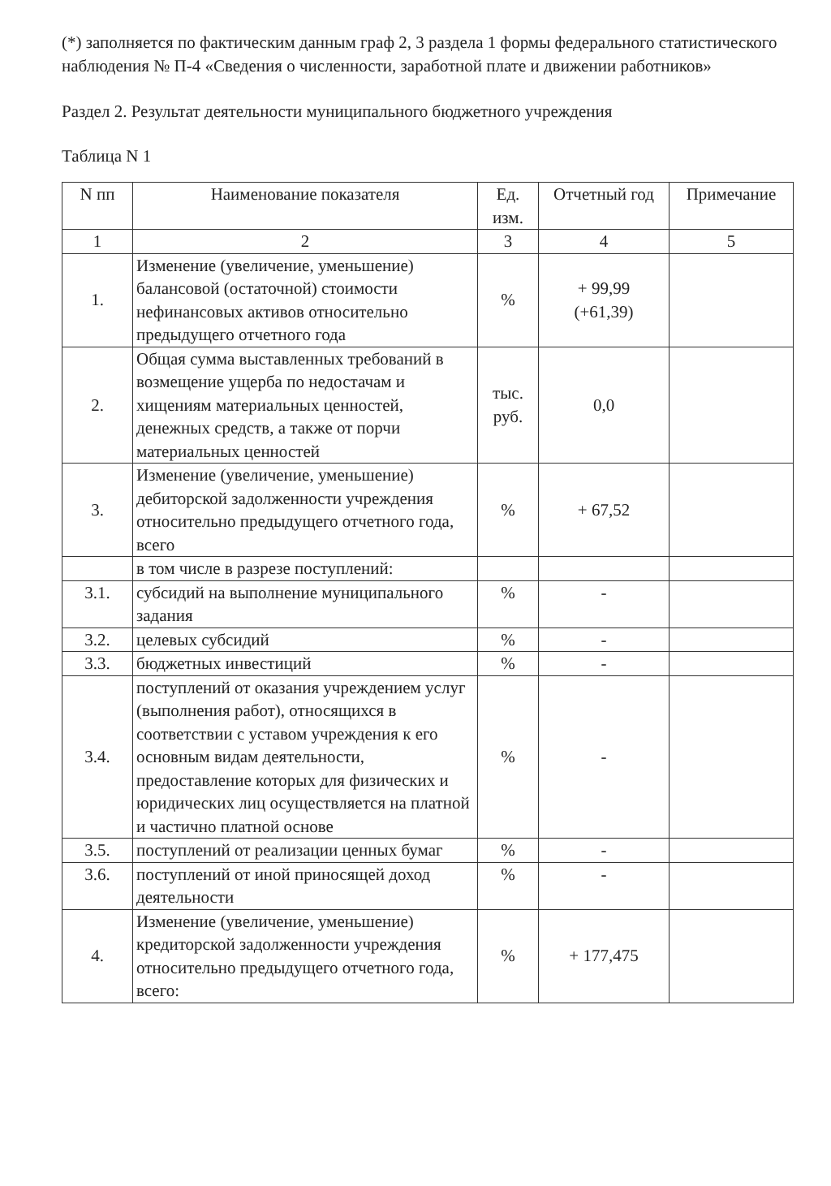(*) заполняется по фактическим данным граф 2, 3 раздела 1 формы федерального статистического наблюдения № П-4 «Сведения о численности, заработной плате и движении работников»
Раздел 2. Результат деятельности муниципального бюджетного учреждения
Таблица N 1
| N пп | Наименование показателя | Ед. изм. | Отчетный год | Примечание |
| --- | --- | --- | --- | --- |
| 1 | 2 | 3 | 4 | 5 |
| 1. | Изменение (увеличение, уменьшение) балансовой (остаточной) стоимости нефинансовых активов относительно предыдущего отчетного года | % | + 99,99 (+61,39) | |
| 2. | Общая сумма выставленных требований в возмещение ущерба по недостачам и хищениям материальных ценностей, денежных средств, а также от порчи материальных ценностей | тыс. руб. | 0,0 | |
| 3. | Изменение (увеличение, уменьшение) дебиторской задолженности учреждения относительно предыдущего отчетного года, всего | % | + 67,52 | |
| | в том числе в разрезе поступлений: | | | |
| 3.1. | субсидий на выполнение муниципального задания | % | - | |
| 3.2. | целевых субсидий | % | - | |
| 3.3. | бюджетных инвестиций | % | - | |
| 3.4. | поступлений от оказания учреждением услуг (выполнения работ), относящихся в соответствии с уставом учреждения к его основным видам деятельности, предоставление которых для физических и юридических лиц осуществляется на платной и частично платной основе | % | - | |
| 3.5. | поступлений от реализации ценных бумаг | % | - | |
| 3.6. | поступлений от иной приносящей доход деятельности | % | - | |
| 4. | Изменение (увеличение, уменьшение) кредиторской задолженности учреждения относительно предыдущего отчетного года, всего: | % | + 177,475 | |